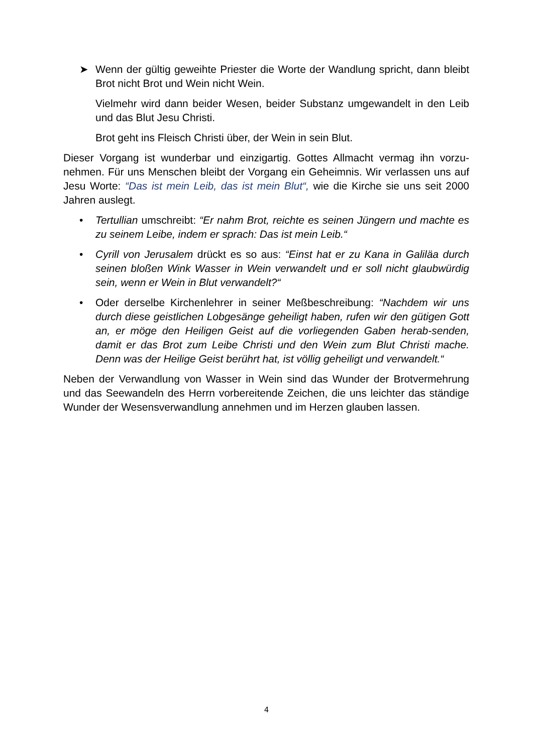➤ Wenn der gültig geweihte Priester die Worte der Wandlung spricht, dann bleibt Brot nicht Brot und Wein nicht Wein.
Vielmehr wird dann beider Wesen, beider Substanz umgewandelt in den Leib und das Blut Jesu Christi.
Brot geht ins Fleisch Christi über, der Wein in sein Blut.
Dieser Vorgang ist wunderbar und einzigartig. Gottes Allmacht vermag ihn vorzu-nehmen. Für uns Menschen bleibt der Vorgang ein Geheimnis. Wir verlassen uns auf Jesu Worte: “Das ist mein Leib, das ist mein Blut“, wie die Kirche sie uns seit 2000 Jahren auslegt.
• Tertullian umschreibt: “Er nahm Brot, reichte es seinen Jüngern und machte es zu seinem Leibe, indem er sprach: Das ist mein Leib.“
• Cyrill von Jerusalem drückt es so aus: “Einst hat er zu Kana in Galiläa durch seinen bloßen Wink Wasser in Wein verwandelt und er soll nicht glaubwürdig sein, wenn er Wein in Blut verwandelt?“
• Oder derselbe Kirchenlehrer in seiner Meßbeschreibung: “Nachdem wir uns durch diese geistlichen Lobgesänge geheiligt haben, rufen wir den gütigen Gott an, er möge den Heiligen Geist auf die vorliegenden Gaben herab-senden, damit er das Brot zum Leibe Christi und den Wein zum Blut Christi mache. Denn was der Heilige Geist berührt hat, ist völlig geheiligt und verwandelt.“
Neben der Verwandlung von Wasser in Wein sind das Wunder der Brotvermehrung und das Seewandeln des Herrn vorbereitende Zeichen, die uns leichter das ständige Wunder der Wesensverwandlung annehmen und im Herzen glauben lassen.
4